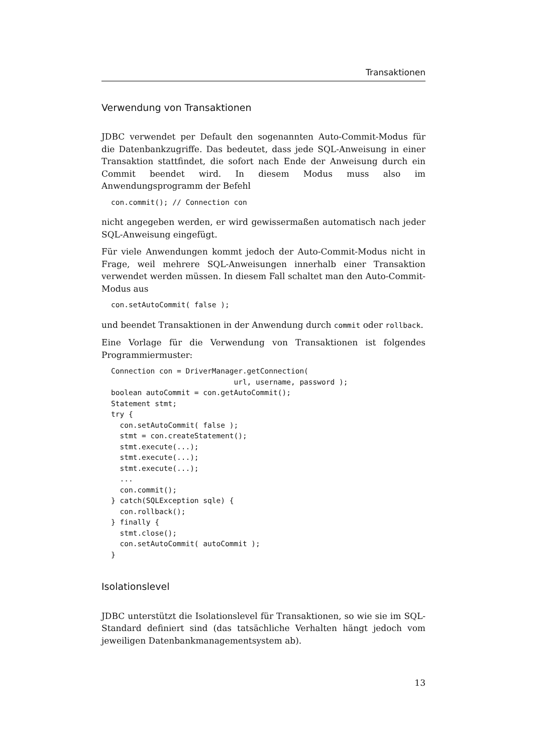Transaktionen
Verwendung von Transaktionen
JDBC verwendet per Default den sogenannten Auto-Commit-Modus für die Datenbankzugriffe. Das bedeutet, dass jede SQL-Anweisung in einer Transaktion stattfindet, die sofort nach Ende der Anweisung durch ein Commit beendet wird. In diesem Modus muss also im Anwendungsprogramm der Befehl
con.commit(); // Connection con
nicht angegeben werden, er wird gewissermaßen automatisch nach jeder SQL-Anweisung eingefügt.
Für viele Anwendungen kommt jedoch der Auto-Commit-Modus nicht in Frage, weil mehrere SQL-Anweisungen innerhalb einer Transaktion verwendet werden müssen. In diesem Fall schaltet man den Auto-Commit-Modus aus
con.setAutoCommit( false );
und beendet Transaktionen in der Anwendung durch commit oder rollback.
Eine Vorlage für die Verwendung von Transaktionen ist folgendes Programmiermuster:
Connection con = DriverManager.getConnection(
                            url, username, password );
boolean autoCommit = con.getAutoCommit();
Statement stmt;
try {
  con.setAutoCommit( false );
  stmt = con.createStatement();
  stmt.execute(...);
  stmt.execute(...);
  stmt.execute(...);
  ...
  con.commit();
} catch(SQLException sqle) {
  con.rollback();
} finally {
  stmt.close();
  con.setAutoCommit( autoCommit );
}
Isolationslevel
JDBC unterstützt die Isolationslevel für Transaktionen, so wie sie im SQL-Standard definiert sind (das tatsächliche Verhalten hängt jedoch vom jeweiligen Datenbankmanagementsystem ab).
13